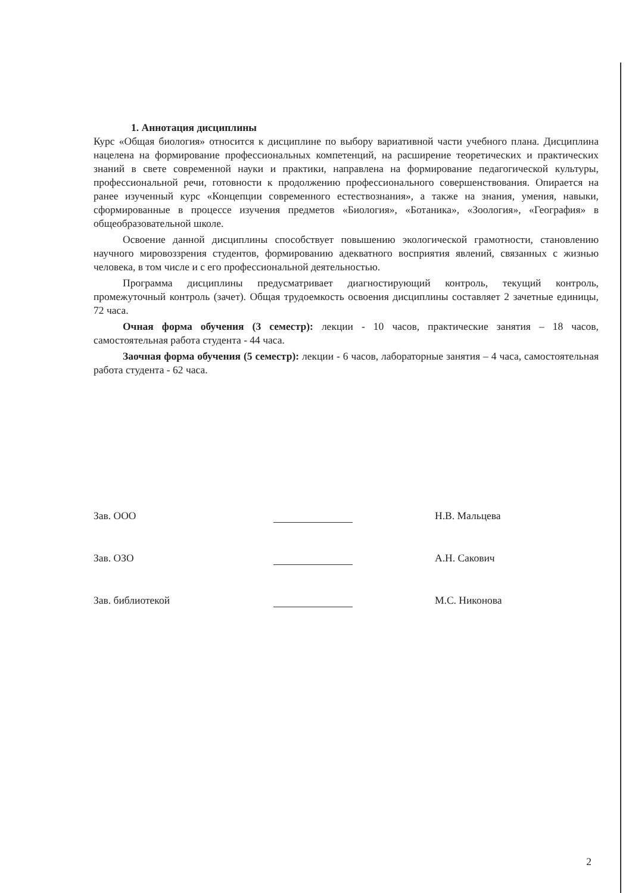1. Аннотация дисциплины
Курс «Общая биология» относится к дисциплине по выбору вариативной части учебного плана. Дисциплина нацелена на формирование профессиональных компетенций, на расширение теоретических и практических знаний в свете современной науки и практики, направлена на формирование педагогической культуры, профессиональной речи, готовности к продолжению профессионального совершенствования. Опирается на ранее изученный курс «Концепции современного естествознания», а также на знания, умения, навыки, сформированные в процессе изучения предметов «Биология», «Ботаника», «Зоология», «География» в общеобразовательной школе.
Освоение данной дисциплины способствует повышению экологической грамотности, становлению научного мировоззрения студентов, формированию адекватного восприятия явлений, связанных с жизнью человека, в том числе и с его профессиональной деятельностью.
Программа дисциплины предусматривает диагностирующий контроль, текущий контроль, промежуточный контроль (зачет). Общая трудоемкость освоения дисциплины составляет 2 зачетные единицы, 72 часа.
Очная форма обучения (3 семестр): лекции - 10 часов, практические занятия – 18 часов, самостоятельная работа студента - 44 часа.
Заочная форма обучения (5 семестр): лекции - 6 часов, лабораторные занятия – 4 часа, самостоятельная работа студента - 62 часа.
Зав. ООО
Н.В. Мальцева
Зав. ОЗО
А.Н. Сакович
Зав. библиотекой
М.С. Никонова
2